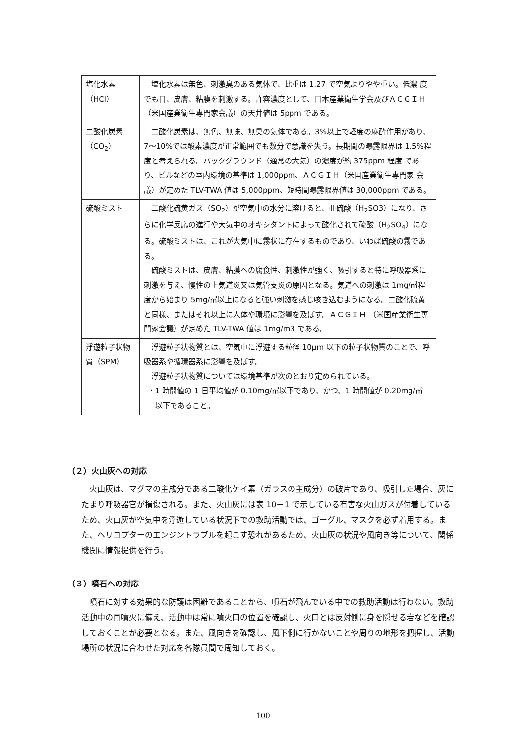| 塩化水素 （HCl） | 塩化水素は無色、刺激臭のある気体で、比重は 1.27 で空気よりやや重い。低濃 度でも目、皮膚、粘膜を刺激する。許容濃度として、日本産業衛生学会及びＡＣＧＩＨ（米国産業衛生専門家会議）の天井値は 5ppm である。 |
| 二酸化炭素 （CO<sub>2</sub>） | 二酸化炭素は、無色、無味、無臭の気体である。3%以上で軽度の麻酔作用があり、7～10%では酸素濃度が正常範囲でも数分で意識を失う。長期間の曝露限界は 1.5%程度と考えられる。バックグラウンド（通常の大気）の濃度が約 375ppm 程度 であり、ビルなどの室内環境の基準は 1,000ppm、ＡＣＧＩＨ（米国産業衛生専門家 会議）が定めた TLV-TWA 値は 5,000ppm、短時間曝露限界値は 30,000ppm である。 |
| 硫酸ミスト | 二酸化硫黄ガス（SO<sub>2</sub>）が空気中の水分に溶けると、亜硫酸（H<sub>2</sub>SO3）になり、さらに化学反応の進行や大気中のオキシダントによって酸化されて硫酸（H<sub>2</sub>SO<sub>4</sub>）になる。硫酸ミストは、これが大気中に霧状に存在するものであり、いわば硫酸の霧である。 硫酸ミストは、皮膚、粘膜への腐食性、刺激性が強く、吸引すると特に呼吸器系に刺激を与え、慢性の上気道炎又は気管支炎の原因となる。気道への刺激は 1mg/㎥程度から始まり 5mg/㎥以上になると強い刺激を感じ咳き込むようになる。二酸化硫黄と同様、またはそれ以上に人体や環境に影響を及ぼす。ＡＣＧＩＨ （米国産業衛生専門家会議）が定めた TLV-TWA 値は 1mg/m3 である。 |
| 浮遊粒子状物質（SPM） | 浮遊粒子状物質とは、空気中に浮遊する粒径 10μm 以下の粒子状物質のことで、呼吸器系や循環器系に影響を及ぼす。 浮遊粒子状物質については環境基準が次のとおり定められている。 ・1 時間値の 1 日平均値が 0.10mg/㎥以下であり、かつ、1 時間値が 0.20mg/㎥ 以下であること。 |
（２）火山灰への対応
火山灰は、マグマの主成分である二酸化ケイ素（ガラスの主成分）の破片であり、吸引した場合、灰にたまり呼吸器官が損傷される。また、火山灰には表 10－1 で示している有害な火山ガスが付着しているため、火山灰が空気中を浮遊している状況下での救助活動では、ゴーグル、マスクを必ず着用する。また、ヘリコプターのエンジントラブルを起こす恐れがあるため、火山灰の状況や風向き等について、関係機関に情報提供を行う。
（３）噴石への対応
噴石に対する効果的な防護は困難であることから、噴石が飛んでいる中での救助活動は行わない。救助活動中の再噴火に備え、活動中は常に噴火口の位置を確認し、火口とは反対側に身を隠せる岩などを確認しておくことが必要となる。また、風向きを確認し、風下側に行かないことや周りの地形を把握し、活動場所の状況に合わせた対応を各隊員間で周知しておく。
100